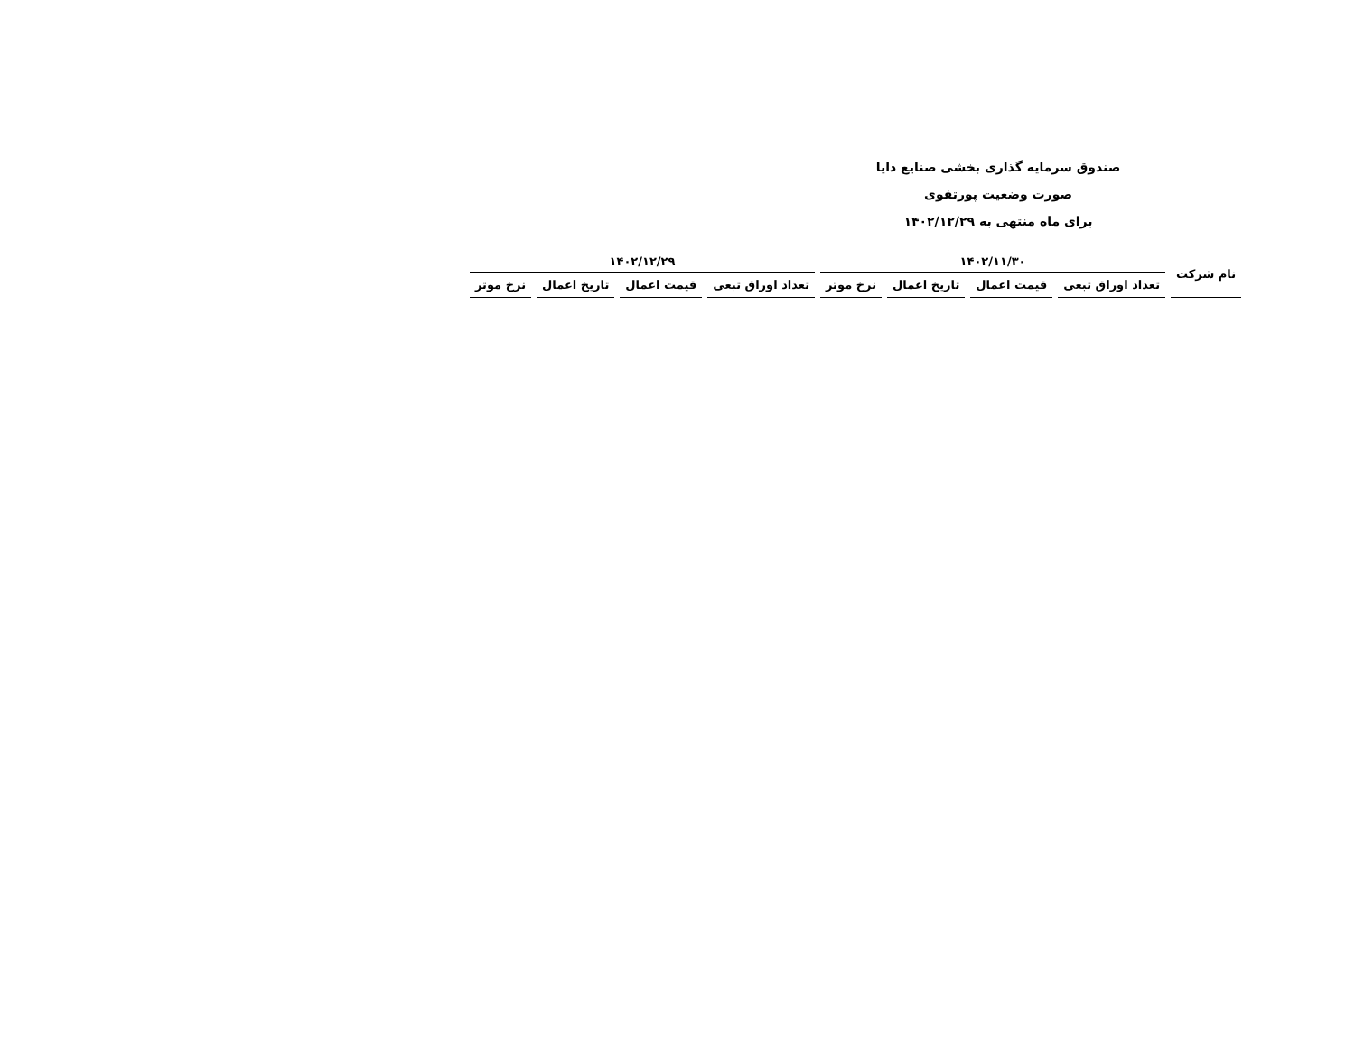صندوق سرمایه گذاری بخشی صنایع دایا
صورت وضعیت پورتفوی
برای ماه منتهی به ۱۴۰۲/۱۲/۲۹
| نام شرکت | ۱۴۰۲/۱۱/۳۰ | | | | ۱۴۰۲/۱۲/۲۹ | | | |
| --- | --- | --- | --- | --- | --- | --- | --- | --- |
| | تعداد اوراق تبعی | قیمت اعمال | تاریخ اعمال | نرخ موثر | تعداد اوراق تبعی | قیمت اعمال | تاریخ اعمال | نرخ موثر |